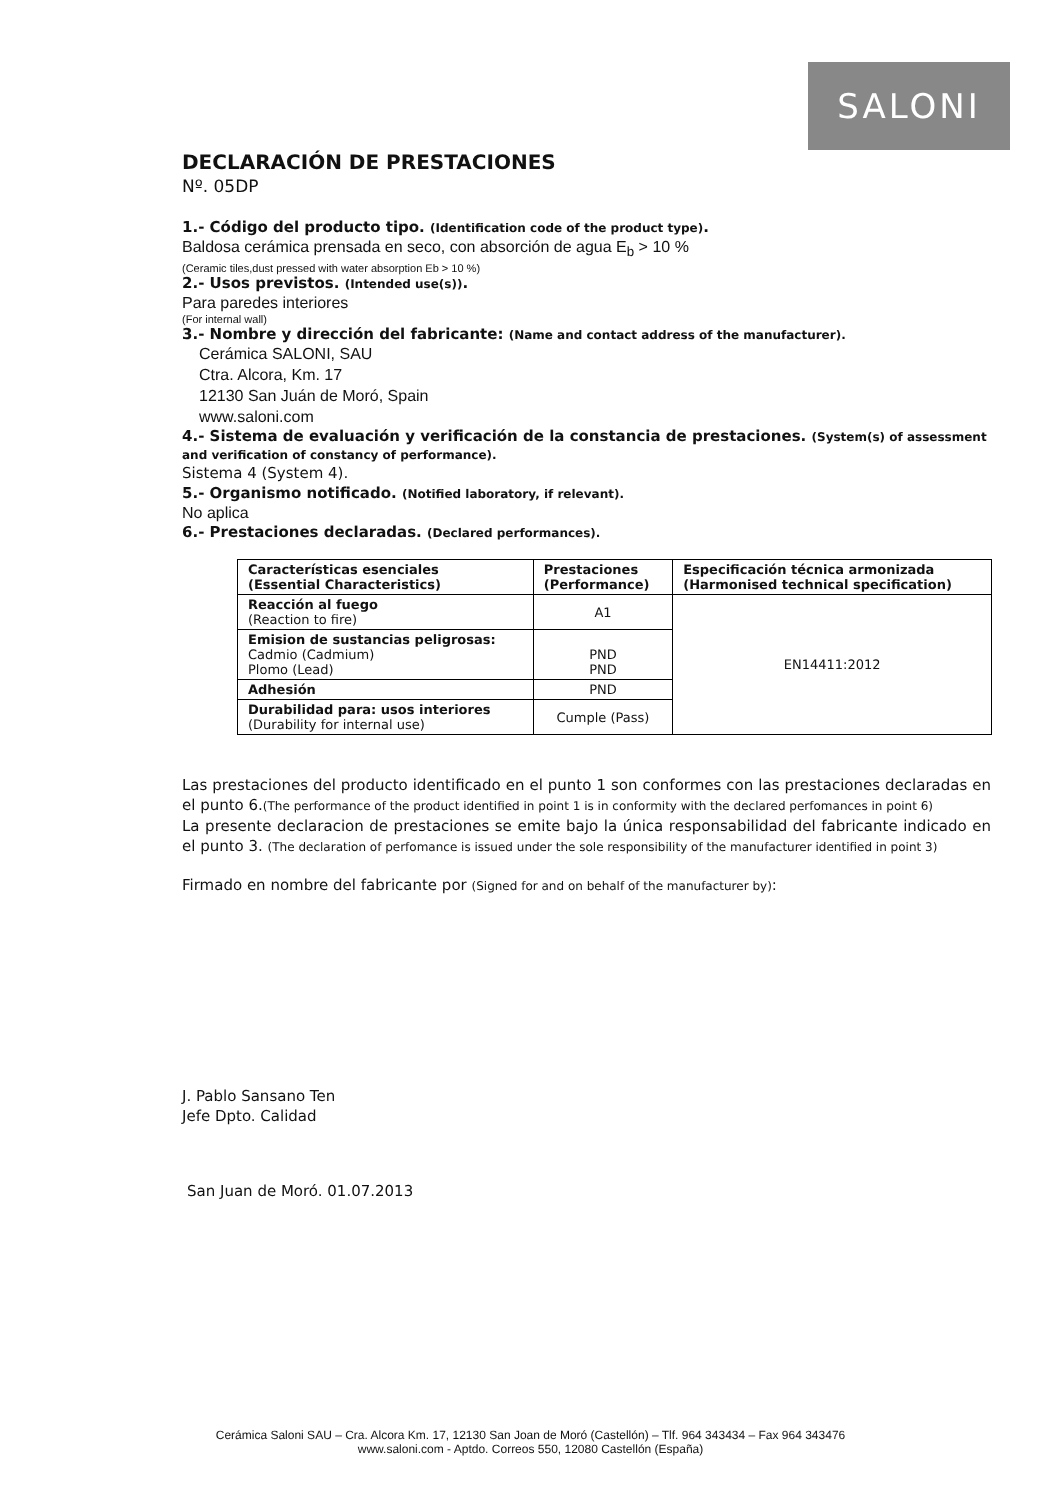SALONI
DECLARACIÓN DE PRESTACIONES
Nº. 05DP
1.- Código del producto tipo. (Identification code of the product type).
Baldosa cerámica prensada en seco, con absorción de agua E<sub>b</sub> > 10 %
(Ceramic tiles,dust pressed with water absorption Eb > 10 %)
2.- Usos previstos. (Intended use(s)).
Para paredes interiores
(For internal wall)
3.- Nombre y dirección del fabricante: (Name and contact address of the manufacturer).
Cerámica SALONI, SAU
Ctra. Alcora, Km. 17
12130 San Juán de Moró, Spain
www.saloni.com
4.- Sistema de evaluación y verificación de la constancia de prestaciones. (System(s) of assessment and verification of constancy of performance).
Sistema 4 (System 4).
5.- Organismo notificado. (Notified laboratory, if relevant).
No aplica
6.- Prestaciones declaradas. (Declared performances).
| Características esenciales (Essential Characteristics) | Prestaciones (Performance) | Especificación técnica armonizada (Harmonised technical specification) |
| --- | --- | --- |
| Reacción al fuego (Reaction to fire) | A1 | EN14411:2012 |
| Emision de sustancias peligrosas: Cadmio (Cadmium) Plomo (Lead) | PND PND | |
| Adhesión | PND | |
| Durabilidad para: usos interiores (Durability for internal use) | Cumple (Pass) | |
Las prestaciones del producto identificado en el punto 1 son conformes con las prestaciones declaradas en el punto 6.(The performance of the product identified in point 1 is in conformity with the declared perfomances in point 6)
La presente declaracion de prestaciones se emite bajo la única responsabilidad del fabricante indicado en el punto 3. (The declaration of perfomance is issued under the sole responsibility of the manufacturer identified in point 3)
Firmado en nombre del fabricante por (Signed for and on behalf of the manufacturer by):
J. Pablo Sansano Ten
Jefe Dpto. Calidad
San Juan de Moró. 01.07.2013
Cerámica Saloni SAU – Cra. Alcora Km. 17, 12130 San Joan de Moró (Castellón) – Tlf. 964 343434 – Fax 964 343476
www.saloni.com - Aptdo. Correos 550, 12080 Castellón (España)